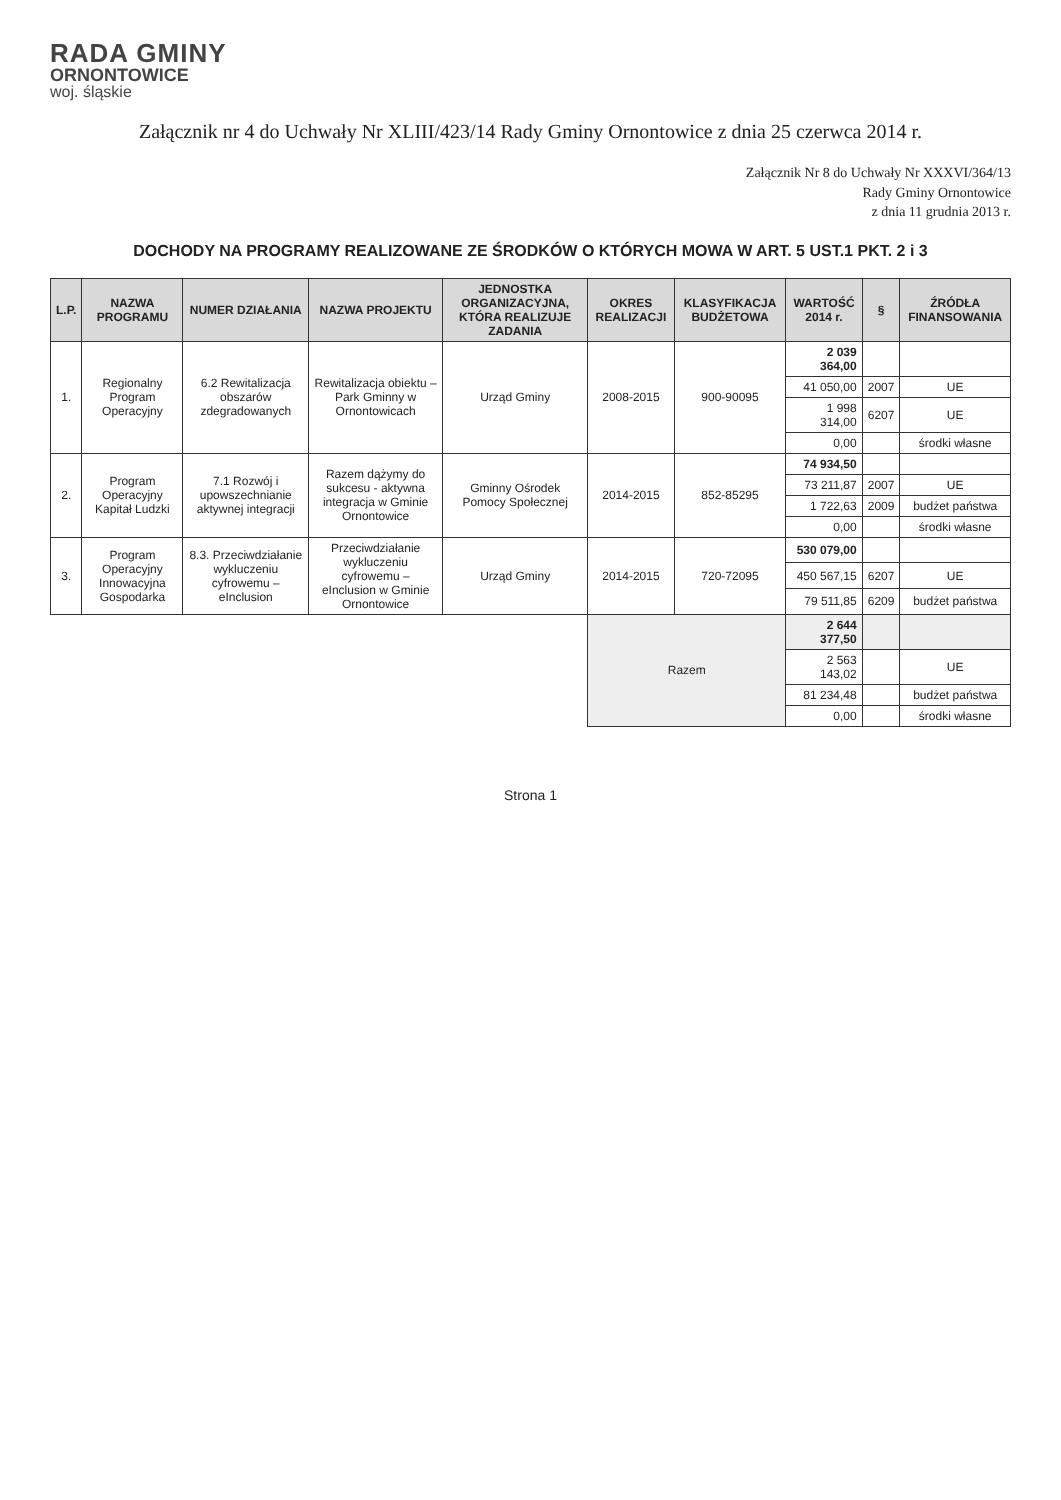RADA GMINY
ORNONTOWICE
woj. śląskie
Załącznik nr 4 do Uchwały Nr XLIII/423/14 Rady Gminy Ornontowice z dnia 25 czerwca 2014 r.
Załącznik Nr 8 do Uchwały Nr XXXVI/364/13
Rady Gminy Ornontowice
z dnia 11 grudnia 2013 r.
DOCHODY NA PROGRAMY REALIZOWANE ZE ŚRODKÓW O KTÓRYCH MOWA W ART. 5 UST.1 PKT. 2 i 3
| L.P. | NAZWA PROGRAMU | NUMER DZIAŁANIA | NAZWA PROJEKTU | JEDNOSTKA ORGANIZACYJNA, KTÓRA REALIZUJE ZADANIA | OKRES REALIZACJI | KLASYFIKACJA BUDŻETOWA | WARTOŚĆ 2014 r. | § | ŹRÓDŁA FINANSOWANIA |
| --- | --- | --- | --- | --- | --- | --- | --- | --- | --- |
| 1. | Regionalny Program Operacyjny | 6.2 Rewitalizacja obszarów zdegradowanych | Rewitalizacja obiektu – Park Gminny w Ornontowicach | Urząd Gminy | 2008-2015 | 900-90095 | 2 039 364,00 | | |
| | | | | | | | 41 050,00 | 2007 | UE |
| | | | | | | | 1 998 314,00 | 6207 | UE |
| | | | | | | | 0,00 | | środki własne |
| 2. | Program Operacyjny Kapitał Ludzki | 7.1 Rozwój i upowszechnianie aktywnej integracji | Razem dążymy do sukcesu - aktywna integracja w Gminie Ornontowice | Gminny Ośrodek Pomocy Społecznej | 2014-2015 | 852-85295 | 74 934,50 | | |
| | | | | | | | 73 211,87 | 2007 | UE |
| | | | | | | | 1 722,63 | 2009 | budżet państwa |
| | | | | | | | 0,00 | | środki własne |
| 3. | Program Operacyjny Innowacyjna Gospodarka | 8.3. Przeciwdziałanie wykluczeniu cyfrowemu – eInclusion | Przeciwdziałanie wykluczeniu cyfrowemu – eInclusion w Gminie Ornontowice | Urząd Gminy | 2014-2015 | 720-72095 | 530 079,00 | | |
| | | | | | | | 450 567,15 | 6207 | UE |
| | | | | | | | 79 511,85 | 6209 | budżet państwa |
| | | | | | Razem | | 2 644 377,50 | | |
| | | | | | | | 2 563 143,02 | | UE |
| | | | | | | | 81 234,48 | | budżet państwa |
| | | | | | | | 0,00 | | środki własne |
Strona 1